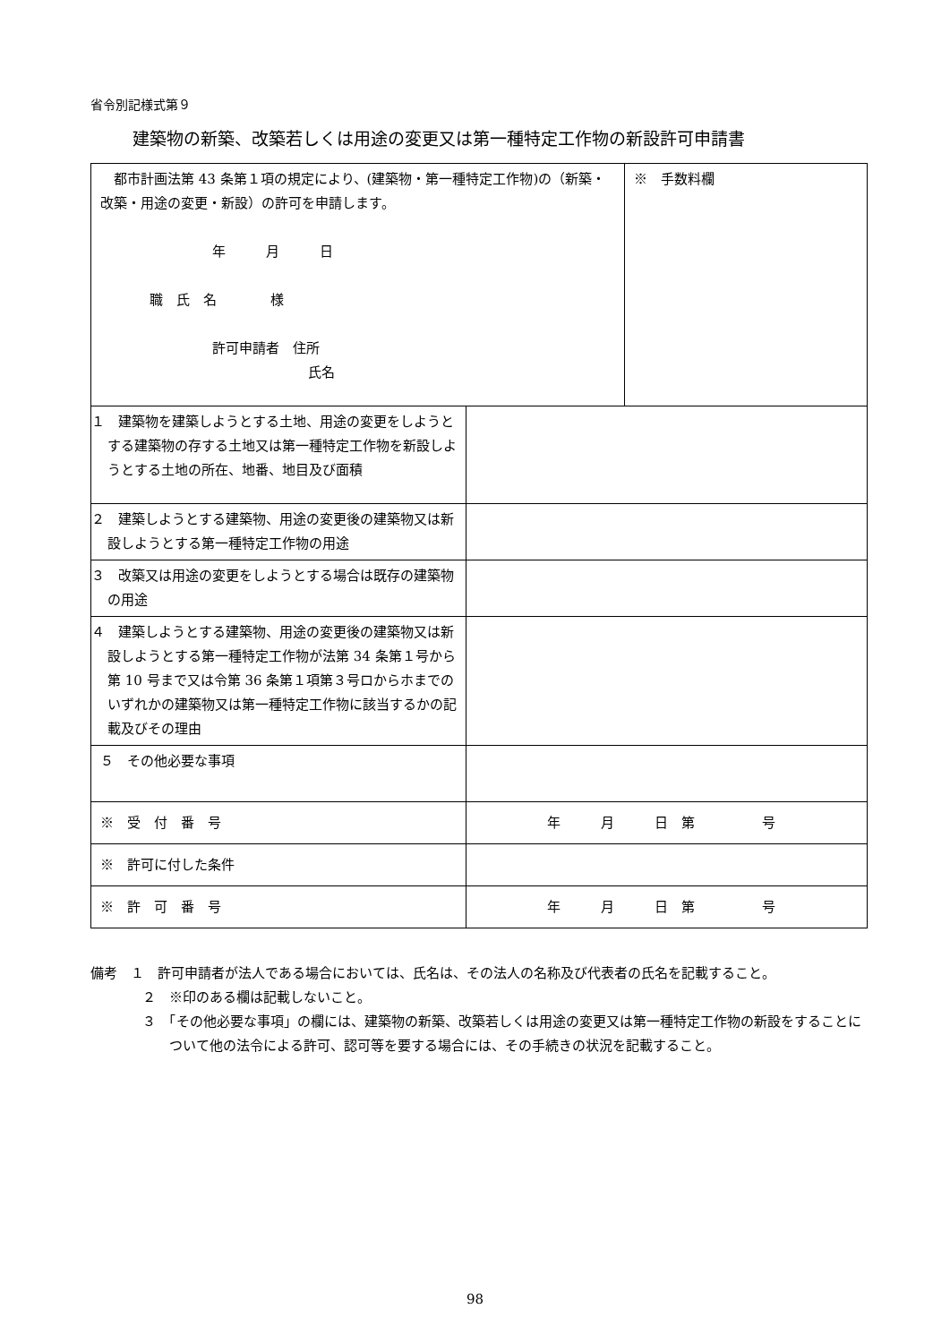省令別記様式第９
建築物の新築、改築若しくは用途の変更又は第一種特定工作物の新設許可申請書
| 都市計画法第 43 条第１項の規定により、(建築物・第一種特定工作物)の（新築・改築・用途の変更・新設）の許可を申請します。 年 月 日 職 氏 名 様 許可申請者 住所 氏名 | | ※ 手数料欄 |
| １ 建築物を建築しようとする土地、用途の変更をしようとする建築物の存する土地又は第一種特定工作物を新設しようとする土地の所在、地番、地目及び面積 | | |
| ２ 建築しようとする建築物、用途の変更後の建築物又は新設しようとする第一種特定工作物の用途 | | |
| ３ 改築又は用途の変更をしようとする場合は既存の建築物の用途 | | |
| ４ 建築しようとする建築物、用途の変更後の建築物又は新設しようとする第一種特定工作物が法第 34 条第１号から第 10 号まで又は令第 36 条第１項第３号ロからホまでのいずれかの建築物又は第一種特定工作物に該当するかの記載及びその理由 | | |
| ５ その他必要な事項 | | |
| ※ 受 付 番 号 | 年 月 日 第 号 | |
| ※ 許可に付した条件 | | |
| ※ 許 可 番 号 | 年 月 日 第 号 | |
備考　１　許可申請者が法人である場合においては、氏名は、その法人の名称及び代表者の氏名を記載すること。
２　※印のある欄は記載しないこと。
３　「その他必要な事項」の欄には、建築物の新築、改築若しくは用途の変更又は第一種特定工作物の新設をすることについて他の法令による許可、認可等を要する場合には、その手続きの状況を記載すること。
98